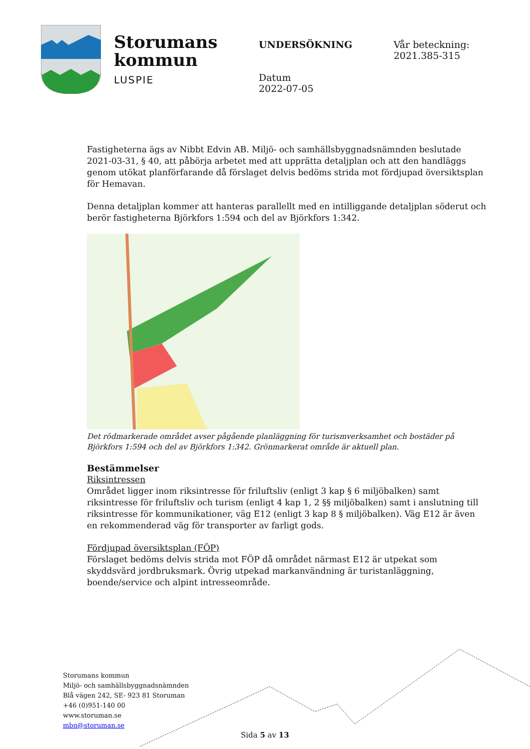Storumans
kommun
LUSPIE
UNDERSÖKNING
Datum
2022-07-05
Vår beteckning:
2021.385-315
Fastigheterna ägs av Nibbt Edvin AB. Miljö- och samhällsbyggnadsnämnden beslutade 2021-03-31, § 40, att påbörja arbetet med att upprätta detaljplan och att den handläggs genom utökat planförfarande då förslaget delvis bedöms strida mot fördjupad översiktsplan för Hemavan.
Denna detaljplan kommer att hanteras parallellt med en intilliggande detaljplan söderut och berör fastigheterna Björkfors 1:594 och del av Björkfors 1:342.
Det rödmarkerade området avser pågående planläggning för turismverksamhet och bostäder på Björkfors 1:594 och del av Björkfors 1:342. Grönmarkerat område är aktuell plan.
Bestämmelser
Riksintressen
Området ligger inom riksintresse för friluftsliv (enligt 3 kap § 6 miljöbalken) samt riksintresse för friluftsliv och turism (enligt 4 kap 1, 2 §§ miljöbalken) samt i anslutning till riksintresse för kommunikationer, väg E12 (enligt 3 kap 8 § miljöbalken). Väg E12 är även en rekommenderad väg för transporter av farligt gods.
Fördjupad översiktsplan (FÖP)
Förslaget bedöms delvis strida mot FÖP då området närmast E12 är utpekat som skyddsvärd jordbruksmark. Övrig utpekad markanvändning är turistanläggning, boende/service och alpint intresseområde.
Storumans kommun
Miljö- och samhällsbyggnadsnämnden
Blå vägen 242, SE- 923 81 Storuman
+46 (0)951-140 00
www.storuman.se
mbn@storuman.se
Sida 5 av 13